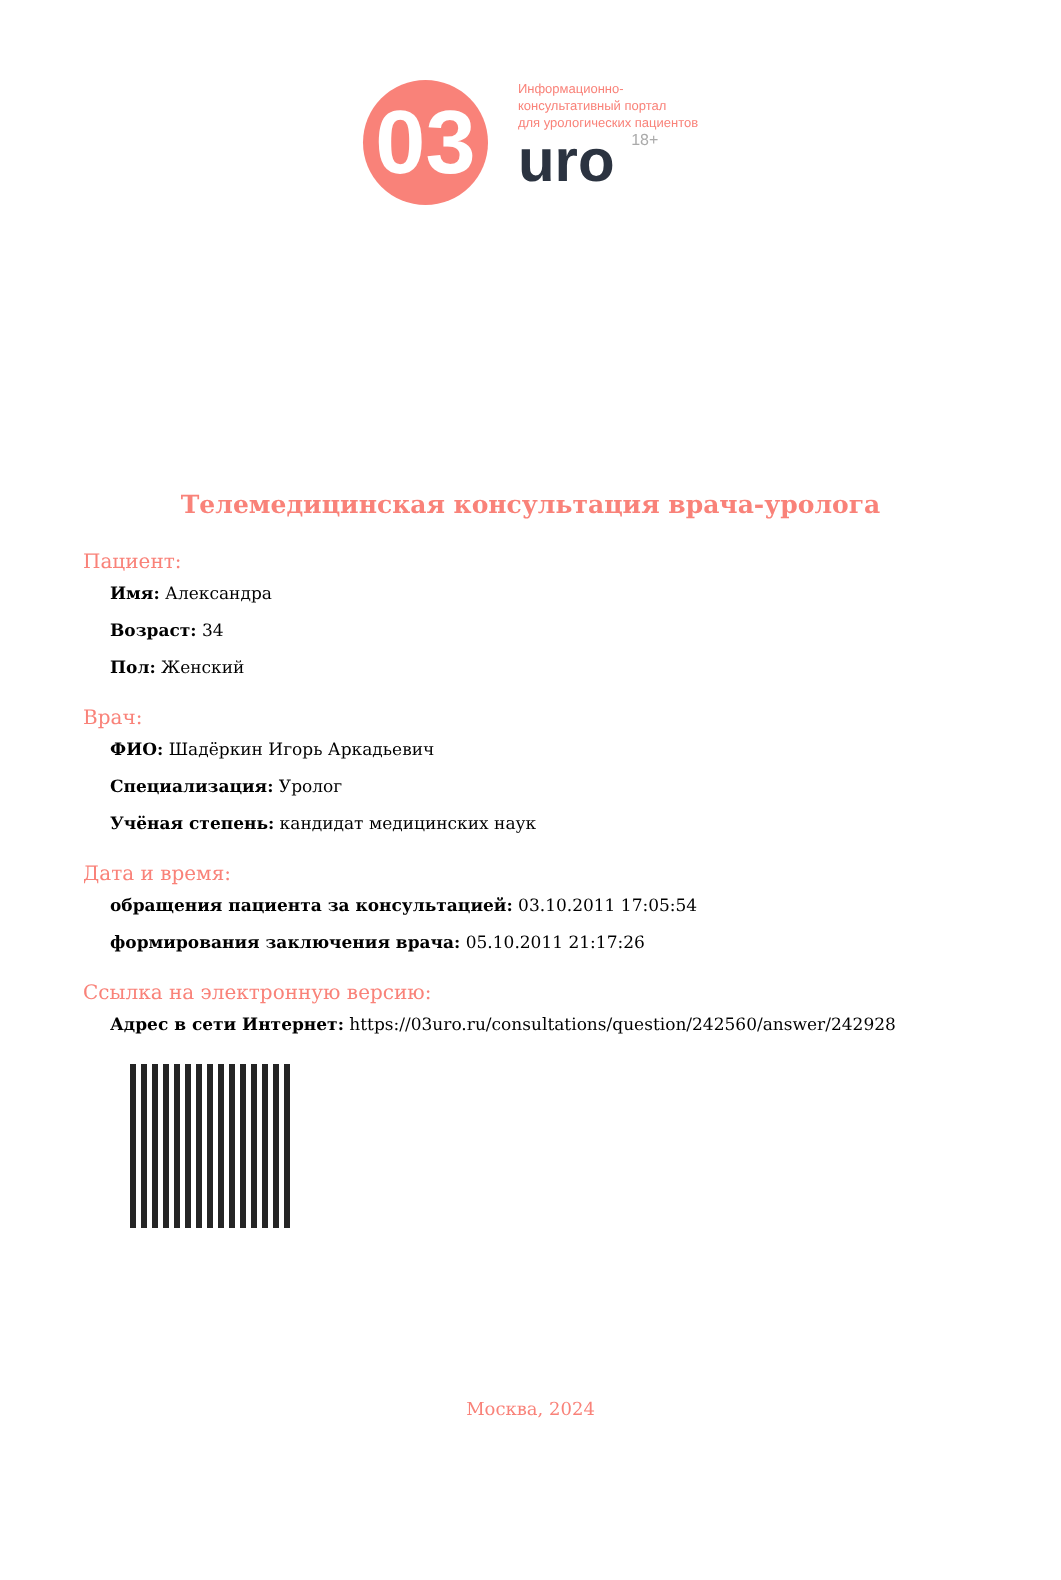03
Информационно-
консультативный портал
для урологических пациентов
uro 18+
Телемедицинская консультация врача-уролога
Пациент:
Имя: Александра
Возраст: 34
Пол: Женский
Врач:
ФИО: Шадёркин Игорь Аркадьевич
Специализация: Уролог
Учёная степень: кандидат медицинских наук
Дата и время:
обращения пациента за консультацией: 03.10.2011 17:05:54
формирования заключения врача: 05.10.2011 21:17:26
Ссылка на электронную версию:
Адрес в сети Интернет: https://03uro.ru/consultations/question/242560/answer/242928
Москва, 2024